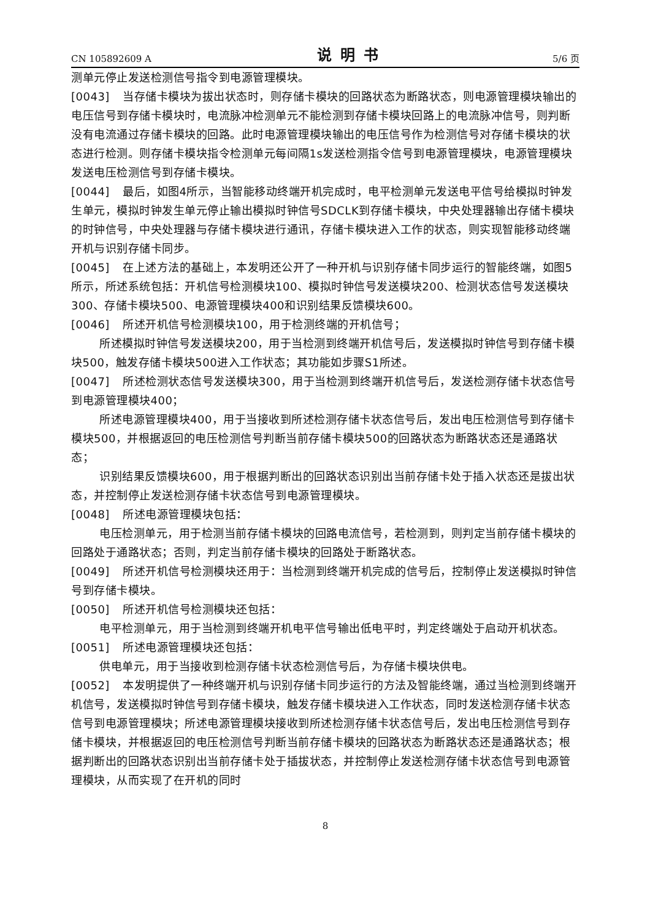CN 105892609 A 说明书 5/6 页
测单元停止发送检测信号指令到电源管理模块。
[0043] 当存储卡模块为拔出状态时，则存储卡模块的回路状态为断路状态，则电源管理模块输出的电压信号到存储卡模块时，电流脉冲检测单元不能检测到存储卡模块回路上的电流脉冲信号，则判断没有电流通过存储卡模块的回路。此时电源管理模块输出的电压信号作为检测信号对存储卡模块的状态进行检测。则存储卡模块指令检测单元每间隔1s发送检测指令信号到电源管理模块，电源管理模块发送电压检测信号到存储卡模块。
[0044] 最后，如图4所示，当智能移动终端开机完成时，电平检测单元发送电平信号给模拟时钟发生单元，模拟时钟发生单元停止输出模拟时钟信号SDCLK到存储卡模块，中央处理器输出存储卡模块的时钟信号，中央处理器与存储卡模块进行通讯，存储卡模块进入工作的状态，则实现智能移动终端开机与识别存储卡同步。
[0045] 在上述方法的基础上，本发明还公开了一种开机与识别存储卡同步运行的智能终端，如图5所示，所述系统包括：开机信号检测模块100、模拟时钟信号发送模块200、检测状态信号发送模块300、存储卡模块500、电源管理模块400和识别结果反馈模块600。
[0046] 所述开机信号检测模块100，用于检测终端的开机信号；
所述模拟时钟信号发送模块200，用于当检测到终端开机信号后，发送模拟时钟信号到存储卡模块500，触发存储卡模块500进入工作状态；其功能如步骤S1所述。
[0047] 所述检测状态信号发送模块300，用于当检测到终端开机信号后，发送检测存储卡状态信号到电源管理模块400；
所述电源管理模块400，用于当接收到所述检测存储卡状态信号后，发出电压检测信号到存储卡模块500，并根据返回的电压检测信号判断当前存储卡模块500的回路状态为断路状态还是通路状态；
识别结果反馈模块600，用于根据判断出的回路状态识别出当前存储卡处于插入状态还是拔出状态，并控制停止发送检测存储卡状态信号到电源管理模块。
[0048] 所述电源管理模块包括：
电压检测单元，用于检测当前存储卡模块的回路电流信号，若检测到，则判定当前存储卡模块的回路处于通路状态；否则，判定当前存储卡模块的回路处于断路状态。
[0049] 所述开机信号检测模块还用于：当检测到终端开机完成的信号后，控制停止发送模拟时钟信号到存储卡模块。
[0050] 所述开机信号检测模块还包括：
电平检测单元，用于当检测到终端开机电平信号输出低电平时，判定终端处于启动开机状态。
[0051] 所述电源管理模块还包括：
供电单元，用于当接收到检测存储卡状态检测信号后，为存储卡模块供电。
[0052] 本发明提供了一种终端开机与识别存储卡同步运行的方法及智能终端，通过当检测到终端开机信号，发送模拟时钟信号到存储卡模块，触发存储卡模块进入工作状态，同时发送检测存储卡状态信号到电源管理模块；所述电源管理模块接收到所述检测存储卡状态信号后，发出电压检测信号到存储卡模块，并根据返回的电压检测信号判断当前存储卡模块的回路状态为断路状态还是通路状态；根据判断出的回路状态识别出当前存储卡处于插拔状态，并控制停止发送检测存储卡状态信号到电源管理模块，从而实现了在开机的同时
8